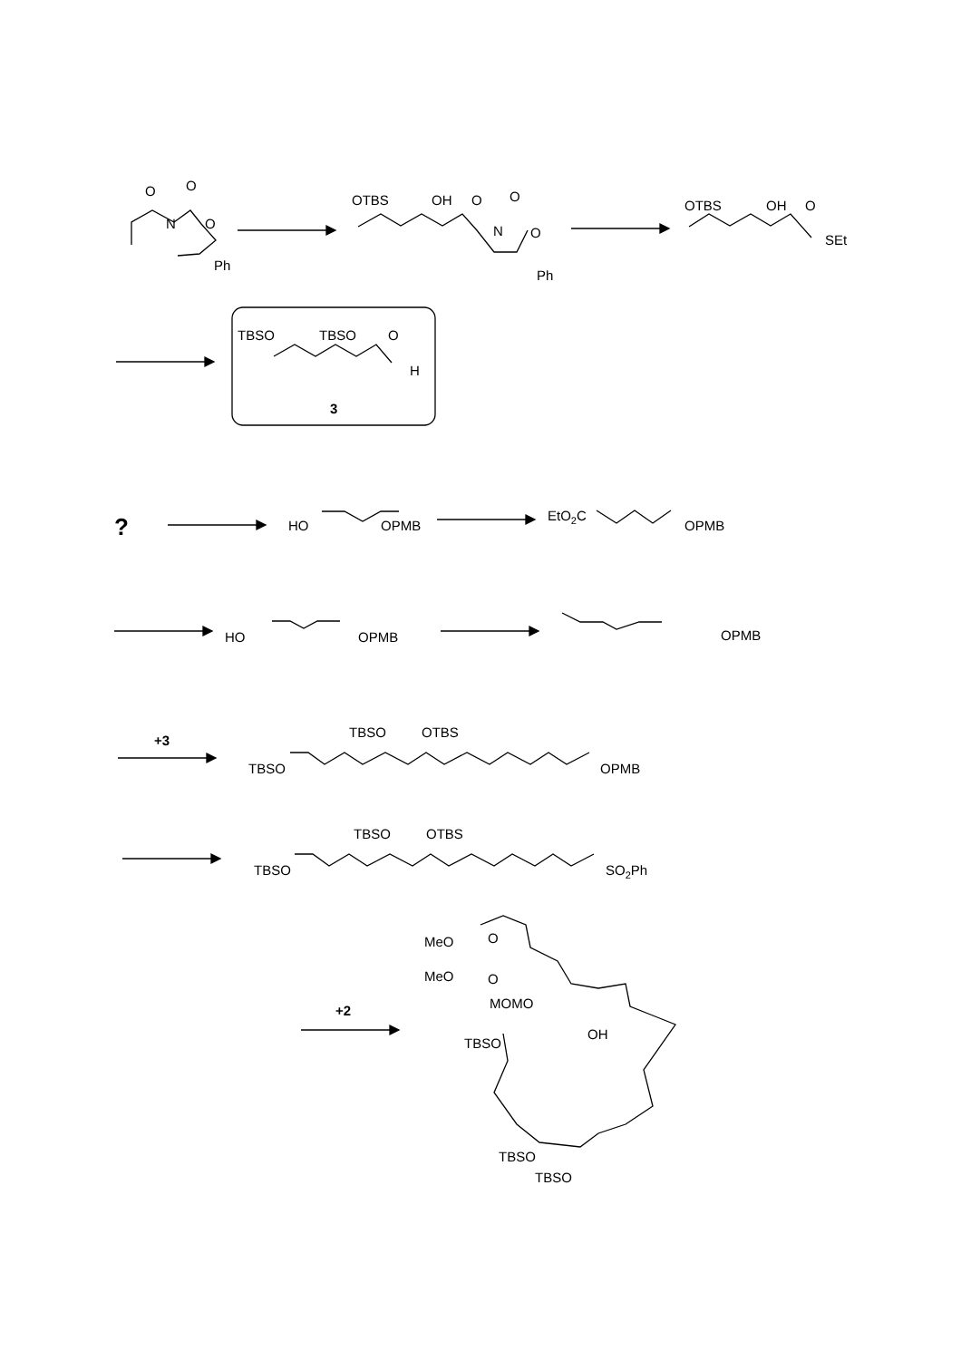O
O
N
O
Ph
OTBS
OH
O
O
N
O
Ph
OTBS
OH
O
SEt
TBSO
TBSO
O
H
3
?
HO
OPMB
EtO2C
OPMB
HO
OPMB
OPMB
+3
TBSO
OTBS
TBSO
OPMB
TBSO
OTBS
TBSO
SO2Ph
+2
MeO
O
MeO
O
MOMO
OH
TBSO
TBSO
TBSO